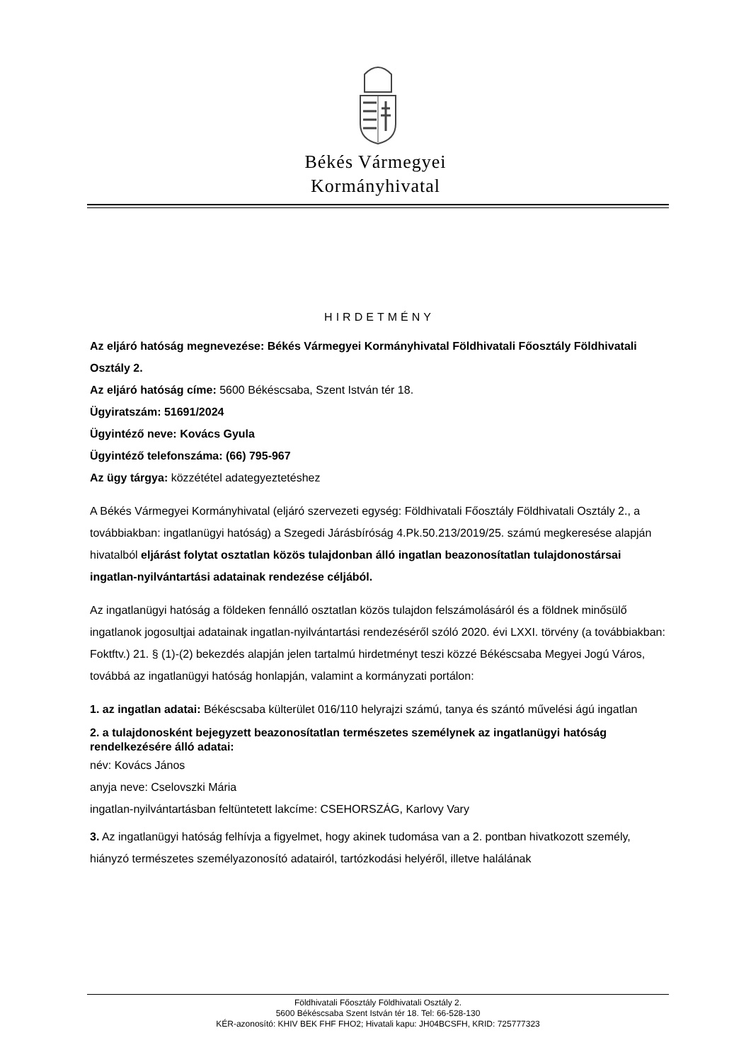Békés Vármegyei
Kormányhivatal
HIRDETMÉNY
Az eljáró hatóság megnevezése: Békés Vármegyei Kormányhivatal Földhivatali Főosztály Földhivatali Osztály 2.
Az eljáró hatóság címe: 5600 Békéscsaba, Szent István tér 18.
Ügyiratszám: 51691/2024
Ügyintéző neve: Kovács Gyula
Ügyintéző telefonszáma: (66) 795-967
Az ügy tárgya: közzététel adategyeztetéshez
A Békés Vármegyei Kormányhivatal (eljáró szervezeti egység: Földhivatali Főosztály Földhivatali Osztály 2., a továbbiakban: ingatlanügyi hatóság) a Szegedi Járásbíróság 4.Pk.50.213/2019/25. számú megkeresése alapján hivatalból eljárást folytat osztatlan közös tulajdonban álló ingatlan beazonosítatlan tulajdonostársai ingatlan-nyilvántartási adatainak rendezése céljából.
Az ingatlanügyi hatóság a földeken fennálló osztatlan közös tulajdon felszámolásáról és a földnek minősülő ingatlanok jogosultjai adatainak ingatlan-nyilvántartási rendezéséről szóló 2020. évi LXXI. törvény (a továbbiakban: Foktftv.) 21. § (1)-(2) bekezdés alapján jelen tartalmú hirdetményt teszi közzé Békéscsaba Megyei Jogú Város, továbbá az ingatlanügyi hatóság honlapján, valamint a kormányzati portálon:
1. az ingatlan adatai: Békéscsaba külterület 016/110 helyrajzi számú, tanya és szántó művelési ágú ingatlan
2. a tulajdonosként bejegyzett beazonosítatlan természetes személynek az ingatlanügyi hatóság rendelkezésére álló adatai:
név: Kovács János
anyja neve: Cselovszki Mária
ingatlan-nyilvántartásban feltüntetett lakcíme: CSEHORSZÁG, Karlovy Vary
3. Az ingatlanügyi hatóság felhívja a figyelmet, hogy akinek tudomása van a 2. pontban hivatkozott személy, hiányzó természetes személyazonosító adatairól, tartózkodási helyéről, illetve halálának
Földhivatali Főosztály Földhivatali Osztály 2.
5600 Békéscsaba Szent István tér 18. Tel: 66-528-130
KÉR-azonosító: KHIV BEK FHF FHO2; Hivatali kapu: JH04BCSFH, KRID: 725777323